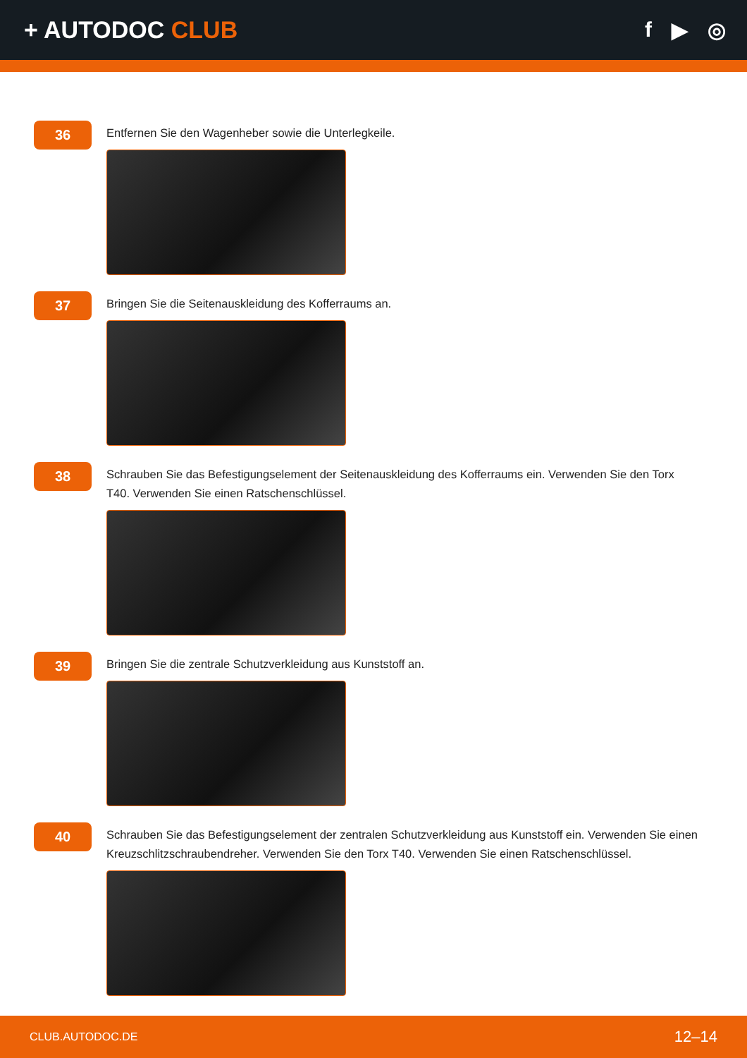+ AUTODOC CLUB f ▶ ◎
36
Entfernen Sie den Wagenheber sowie die Unterlegkeile.
37
Bringen Sie die Seitenauskleidung des Kofferraums an.
38
Schrauben Sie das Befestigungselement der Seitenauskleidung des Kofferraums ein. Verwenden Sie den Torx T40. Verwenden Sie einen Ratschenschlüssel.
39
Bringen Sie die zentrale Schutzverkleidung aus Kunststoff an.
40
Schrauben Sie das Befestigungselement der zentralen Schutzverkleidung aus Kunststoff ein. Verwenden Sie einen Kreuzschlitzschraubendreher. Verwenden Sie den Torx T40. Verwenden Sie einen Ratschenschlüssel.
CLUB.AUTODOC.DE 12–14